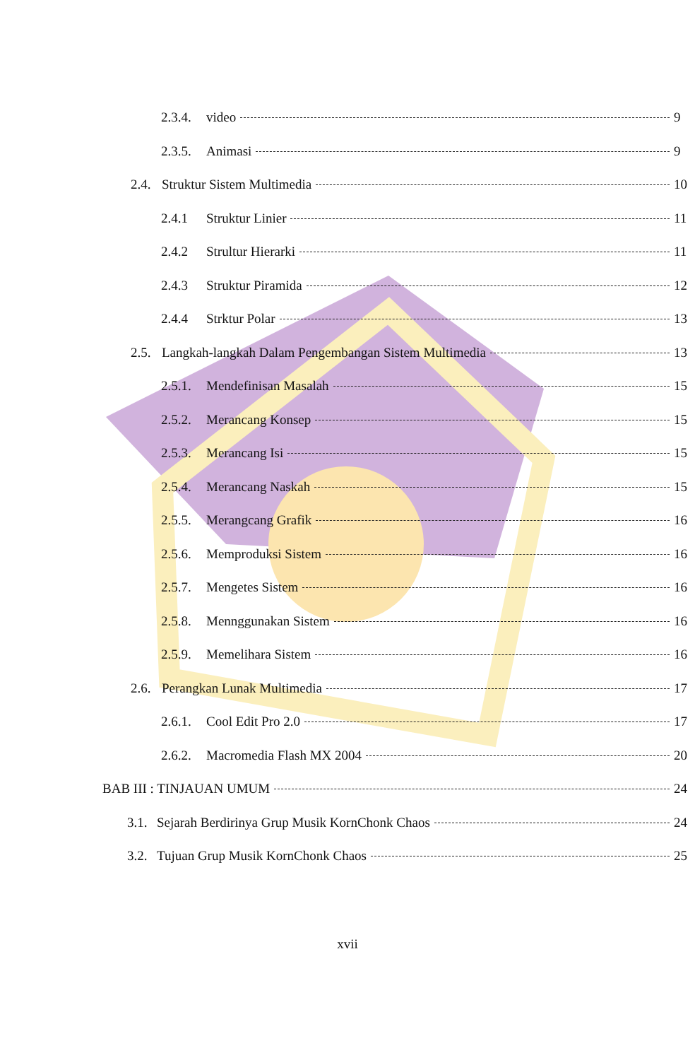2.3.4. video 9
2.3.5. Animasi 9
2.4. Struktur Sistem Multimedia 10
2.4.1 Struktur Linier 11
2.4.2 Strultur Hierarki 11
2.4.3 Struktur Piramida 12
2.4.4 Strktur Polar 13
2.5. Langkah-langkah Dalam Pengembangan Sistem Multimedia 13
2.5.1. Mendefinisan Masalah 15
2.5.2. Merancang Konsep 15
2.5.3. Merancang Isi 15
2.5.4. Merancang Naskah 15
2.5.5. Merangcang Grafik 16
2.5.6. Memproduksi Sistem 16
2.5.7. Mengetes Sistem 16
2.5.8. Mennggunakan Sistem 16
2.5.9. Memelihara Sistem 16
2.6. Perangkan Lunak Multimedia 17
2.6.1. Cool Edit Pro 2.0 17
2.6.2. Macromedia Flash MX 2004 20
BAB III : TINJAUAN UMUM 24
3.1. Sejarah Berdirinya Grup Musik KornChonk Chaos 24
3.2. Tujuan Grup Musik KornChonk Chaos 25
xvii